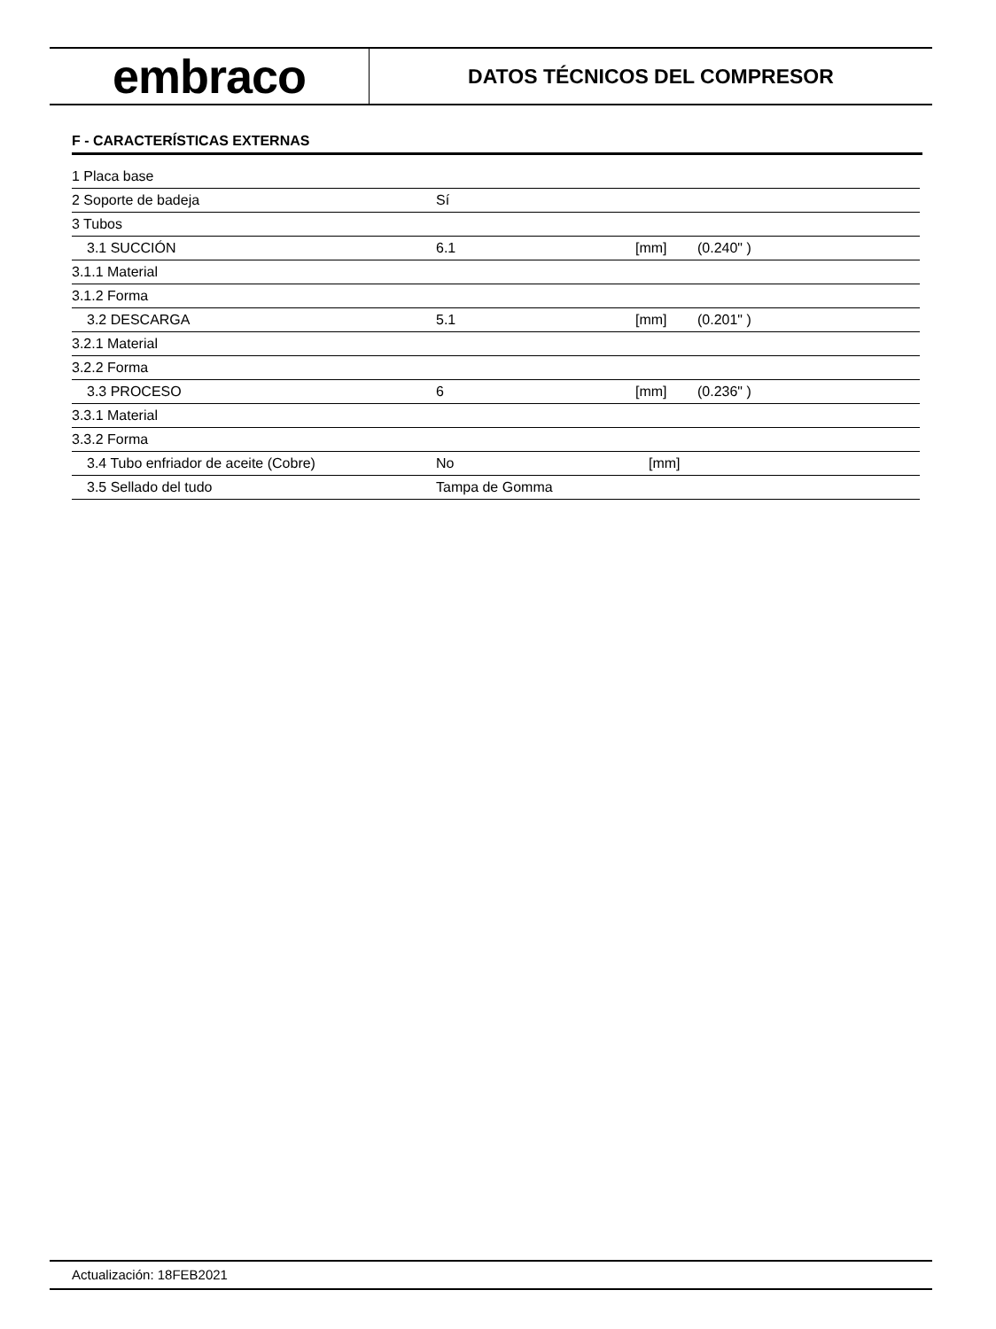embraco
DATOS TÉCNICOS DEL COMPRESOR
F - CARACTERÍSTICAS EXTERNAS
| 1 Placa base | | | |
| 2 Soporte de badeja | Sí | | |
| 3 Tubos | | | |
| 3.1 SUCCIÓN | 6.1 | [mm] | (0.240" ) |
| 3.1.1 Material | | | |
| 3.1.2 Forma | | | |
| 3.2 DESCARGA | 5.1 | [mm] | (0.201" ) |
| 3.2.1 Material | | | |
| 3.2.2 Forma | | | |
| 3.3 PROCESO | 6 | [mm] | (0.236" ) |
| 3.3.1 Material | | | |
| 3.3.2 Forma | | | |
| 3.4 Tubo enfriador de aceite (Cobre) | No | [mm] | |
| 3.5 Sellado del tudo | Tampa de Gomma | | |
Actualización: 18FEB2021